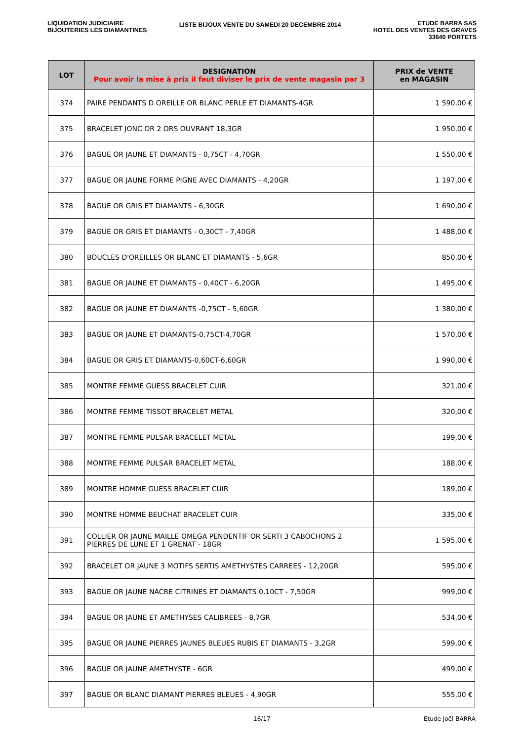LIQUIDATION JUDICIAIRE
BIJOUTERIES LES DIAMANTINES
LISTE BIJOUX VENTE DU SAMEDI 20 DECEMBRE 2014
ETUDE BARRA SAS
HOTEL DES VENTES DES GRAVES
33640 PORTETS
| LOT | DESIGNATION Pour avoir la mise à prix il faut diviser le prix de vente magasin par 3 | PRIX de VENTE en MAGASIN |
| --- | --- | --- |
| 374 | PAIRE PENDANTS D OREILLE OR BLANC PERLE ET DIAMANTS-4GR | 1 590,00 € |
| 375 | BRACELET JONC OR 2 ORS OUVRANT 18,3GR | 1 950,00 € |
| 376 | BAGUE OR JAUNE ET DIAMANTS - 0,75CT - 4,70GR | 1 550,00 € |
| 377 | BAGUE OR JAUNE FORME PIGNE AVEC DIAMANTS - 4,20GR | 1 197,00 € |
| 378 | BAGUE OR GRIS ET DIAMANTS - 6,30GR | 1 690,00 € |
| 379 | BAGUE OR GRIS ET DIAMANTS - 0,30CT - 7,40GR | 1 488,00 € |
| 380 | BOUCLES D'OREILLES OR BLANC ET DIAMANTS - 5,6GR | 850,00 € |
| 381 | BAGUE OR JAUNE ET DIAMANTS - 0,40CT - 6,20GR | 1 495,00 € |
| 382 | BAGUE OR JAUNE ET DIAMANTS -0,75CT - 5,60GR | 1 380,00 € |
| 383 | BAGUE OR JAUNE ET DIAMANTS-0,75CT-4,70GR | 1 570,00 € |
| 384 | BAGUE OR GRIS ET DIAMANTS-0,60CT-6,60GR | 1 990,00 € |
| 385 | MONTRE FEMME GUESS BRACELET CUIR | 321,00 € |
| 386 | MONTRE FEMME TISSOT BRACELET METAL | 320,00 € |
| 387 | MONTRE FEMME PULSAR BRACELET METAL | 199,00 € |
| 388 | MONTRE FEMME PULSAR BRACELET METAL | 188,00 € |
| 389 | MONTRE HOMME GUESS BRACELET CUIR | 189,00 € |
| 390 | MONTRE HOMME BEUCHAT BRACELET CUIR | 335,00 € |
| 391 | COLLIER OR JAUNE MAILLE OMEGA PENDENTIF OR SERTI 3 CABOCHONS 2 PIERRES DE LUNE ET 1 GRENAT - 18GR | 1 595,00 € |
| 392 | BRACELET OR JAUNE 3 MOTIFS SERTIS AMETHYSTES CARREES - 12,20GR | 595,00 € |
| 393 | BAGUE OR JAUNE NACRE CITRINES ET DIAMANTS 0,10CT - 7,50GR | 999,00 € |
| 394 | BAGUE OR JAUNE ET AMETHYSES CALIBREES - 8,7GR | 534,00 € |
| 395 | BAGUE OR JAUNE PIERRES JAUNES BLEUES RUBIS ET DIAMANTS - 3,2GR | 599,00 € |
| 396 | BAGUE OR JAUNE AMETHYSTE - 6GR | 499,00 € |
| 397 | BAGUE OR BLANC DIAMANT PIERRES BLEUES - 4,90GR | 555,00 € |
16/17 Etude Joël BARRA